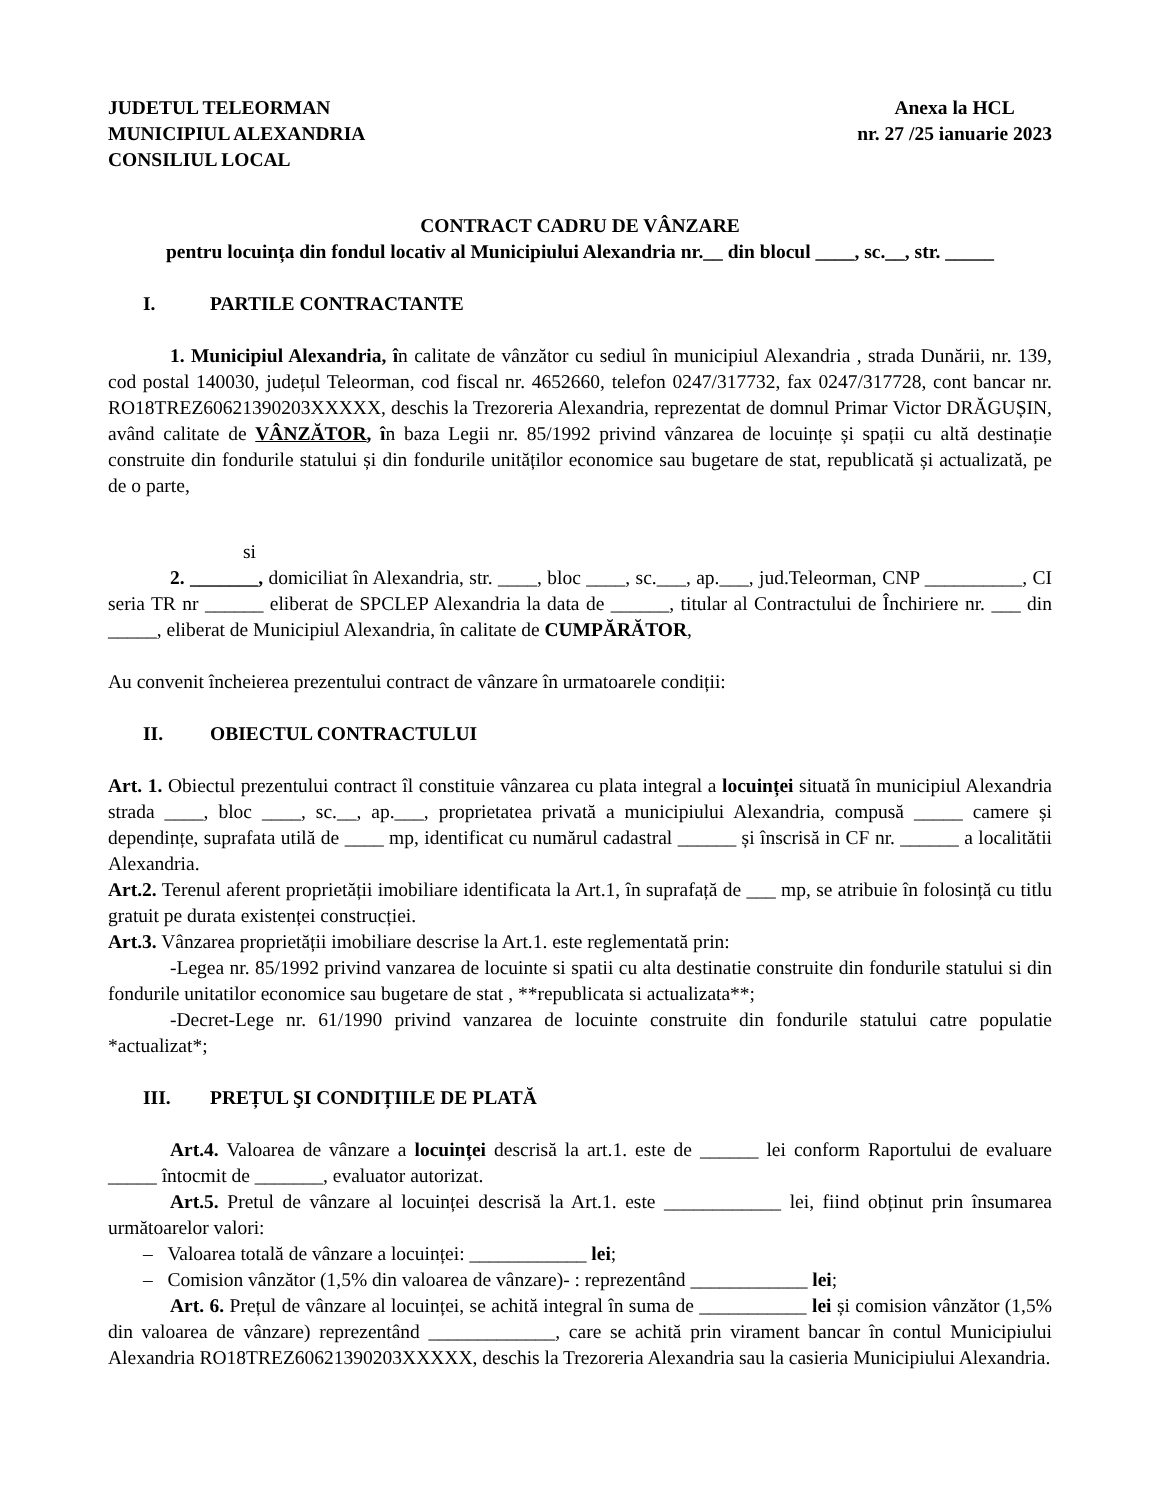JUDETUL TELEORMAN
MUNICIPIUL ALEXANDRIA
CONSILIUL LOCAL
Anexa la HCL
nr. 27 /25 ianuarie 2023
CONTRACT CADRU DE VÂNZARE
pentru locuința din fondul locativ al Municipiului Alexandria nr.__ din blocul ____, sc.__, str. _____
I. PARTILE CONTRACTANTE
1. Municipiul Alexandria, în calitate de vânzător cu sediul în municipiul Alexandria , strada Dunării, nr. 139, cod postal 140030, județul Teleorman, cod fiscal nr. 4652660, telefon 0247/317732, fax 0247/317728, cont bancar nr. RO18TREZ60621390203XXXXX, deschis la Trezoreria Alexandria, reprezentat de domnul Primar Victor DRĂGUȘIN, având calitate de VÂNZĂTOR, în baza Legii nr. 85/1992 privind vânzarea de locuințe și spații cu altă destinație construite din fondurile statului și din fondurile unităților economice sau bugetare de stat, republicată și actualizată, pe de o parte,
si
2. _______, domiciliat în Alexandria, str. ____, bloc ____, sc.___, ap.___, jud.Teleorman, CNP __________, CI seria TR nr ______ eliberat de SPCLEP Alexandria la data de ______, titular al Contractului de Închiriere nr. ___ din _____, eliberat de Municipiul Alexandria, în calitate de CUMPĂRĂTOR,
Au convenit încheierea prezentului contract de vânzare în urmatoarele condiții:
II. OBIECTUL CONTRACTULUI
Art. 1. Obiectul prezentului contract îl constituie vânzarea cu plata integral a locuinței situată în municipiul Alexandria strada ____, bloc ____, sc.__, ap.___, proprietatea privată a municipiului Alexandria, compusă _____ camere și dependințe, suprafata utilă de ____ mp, identificat cu numărul cadastral ______ și înscrisă in CF nr. ______ a localitătii Alexandria.
Art.2. Terenul aferent proprietății imobiliare identificata la Art.1, în suprafață de ___ mp, se atribuie în folosință cu titlu gratuit pe durata existenței construcției.
Art.3. Vânzarea proprietății imobiliare descrise la Art.1. este reglementată prin:
-Legea nr. 85/1992 privind vanzarea de locuinte si spatii cu alta destinatie construite din fondurile statului si din fondurile unitatilor economice sau bugetare de stat , **republicata si actualizata**;
-Decret-Lege nr. 61/1990 privind vanzarea de locuinte construite din fondurile statului catre populatie *actualizat*;
III. PREȚUL ŞI CONDIȚIILE DE PLATĂ
Art.4. Valoarea de vânzare a locuinței descrisă la art.1. este de ______ lei conform Raportului de evaluare _____ întocmit de _______, evaluator autorizat.
Art.5. Pretul de vânzare al locuinței descrisă la Art.1. este ____________ lei, fiind obținut prin însumarea următoarelor valori:
– Valoarea totală de vânzare a locuinței: ____________ lei;
– Comision vânzător (1,5% din valoarea de vânzare)- : reprezentând ____________ lei;
Art. 6. Prețul de vânzare al locuinței, se achită integral în suma de ___________ lei și comision vânzător (1,5% din valoarea de vânzare) reprezentând _____________, care se achită prin virament bancar în contul Municipiului Alexandria RO18TREZ60621390203XXXXX, deschis la Trezoreria Alexandria sau la casieria Municipiului Alexandria.